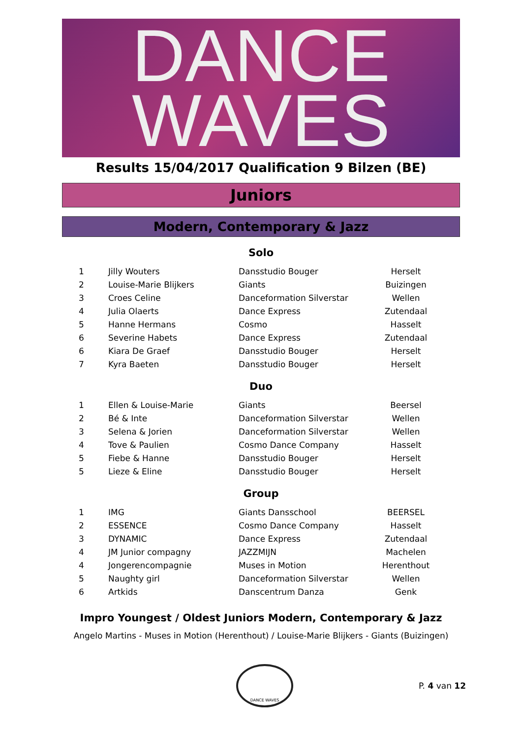DANCE
WAVES
Results 15/04/2017 Qualification 9 Bilzen (BE)
Juniors
Modern, Contemporary & Jazz
Solo
| 1 | Jilly Wouters | Dansstudio Bouger | Herselt |
| 2 | Louise-Marie Blijkers | Giants | Buizingen |
| 3 | Croes Celine | Danceformation Silverstar | Wellen |
| 4 | Julia Olaerts | Dance Express | Zutendaal |
| 5 | Hanne Hermans | Cosmo | Hasselt |
| 6 | Severine Habets | Dance Express | Zutendaal |
| 6 | Kiara De Graef | Dansstudio Bouger | Herselt |
| 7 | Kyra Baeten | Dansstudio Bouger | Herselt |
Duo
| 1 | Ellen & Louise-Marie | Giants | Beersel |
| 2 | Bé & Inte | Danceformation Silverstar | Wellen |
| 3 | Selena & Jorien | Danceformation Silverstar | Wellen |
| 4 | Tove & Paulien | Cosmo Dance Company | Hasselt |
| 5 | Fiebe & Hanne | Dansstudio Bouger | Herselt |
| 5 | Lieze & Eline | Dansstudio Bouger | Herselt |
Group
| 1 | IMG | Giants Dansschool | BEERSEL |
| 2 | ESSENCE | Cosmo Dance Company | Hasselt |
| 3 | DYNAMIC | Dance Express | Zutendaal |
| 4 | JM Junior compagny | JAZZMIJN | Machelen |
| 4 | Jongerencompagnie | Muses in Motion | Herenthout |
| 5 | Naughty girl | Danceformation Silverstar | Wellen |
| 6 | Artkids | Danscentrum Danza | Genk |
Impro Youngest / Oldest Juniors Modern, Contemporary & Jazz
Angelo Martins - Muses in Motion (Herenthout) / Louise-Marie Blijkers - Giants (Buizingen)
DANCE WAVES
P. 4 van 12